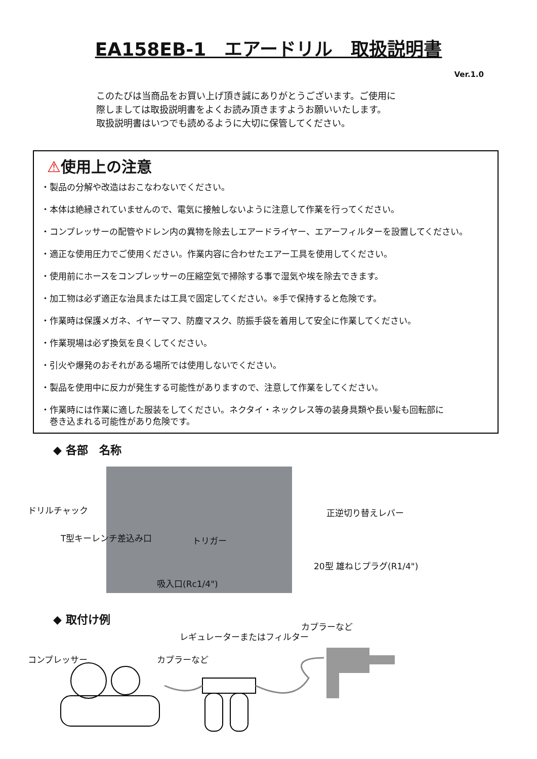EA158EB-1　エアードリル　取扱説明書
Ver.1.0
このたびは当商品をお買い上げ頂き誠にありがとうございます。ご使用に
際しましては取扱説明書をよくお読み頂きますようお願いいたします。
取扱説明書はいつでも読めるように大切に保管してください。
⚠使用上の注意
・製品の分解や改造はおこなわないでください。
・本体は絶縁されていませんので、電気に接触しないように注意して作業を行ってください。
・コンプレッサーの配管やドレン内の異物を除去しエアードライヤー、エアーフィルターを設置してください。
・適正な使用圧力でご使用ください。作業内容に合わせたエアー工具を使用してください。
・使用前にホースをコンプレッサーの圧縮空気で掃除する事で湿気や埃を除去できます。
・加工物は必ず適正な治具または工具で固定してください。※手で保持すると危険です。
・作業時は保護メガネ、イヤーマフ、防塵マスク、防振手袋を着用して安全に作業してください。
・作業現場は必ず換気を良くしてください。
・引火や爆発のおそれがある場所では使用しないでください。
・製品を使用中に反力が発生する可能性がありますので、注意して作業をしてください。
・作業時には作業に適した服装をしてください。ネクタイ・ネックレス等の装身具類や長い髪も回転部に
　巻き込まれる可能性があり危険です。
◆ 各部　名称
ドリルチャック
T型キーレンチ差込み口 トリガー
正逆切り替えレバー
20型 雄ねじプラグ(R1/4")
吸入口(Rc1/4")
◆ 取付け例
カプラーなど
レギュレーターまたはフィルター
コンプレッサー カプラーなど